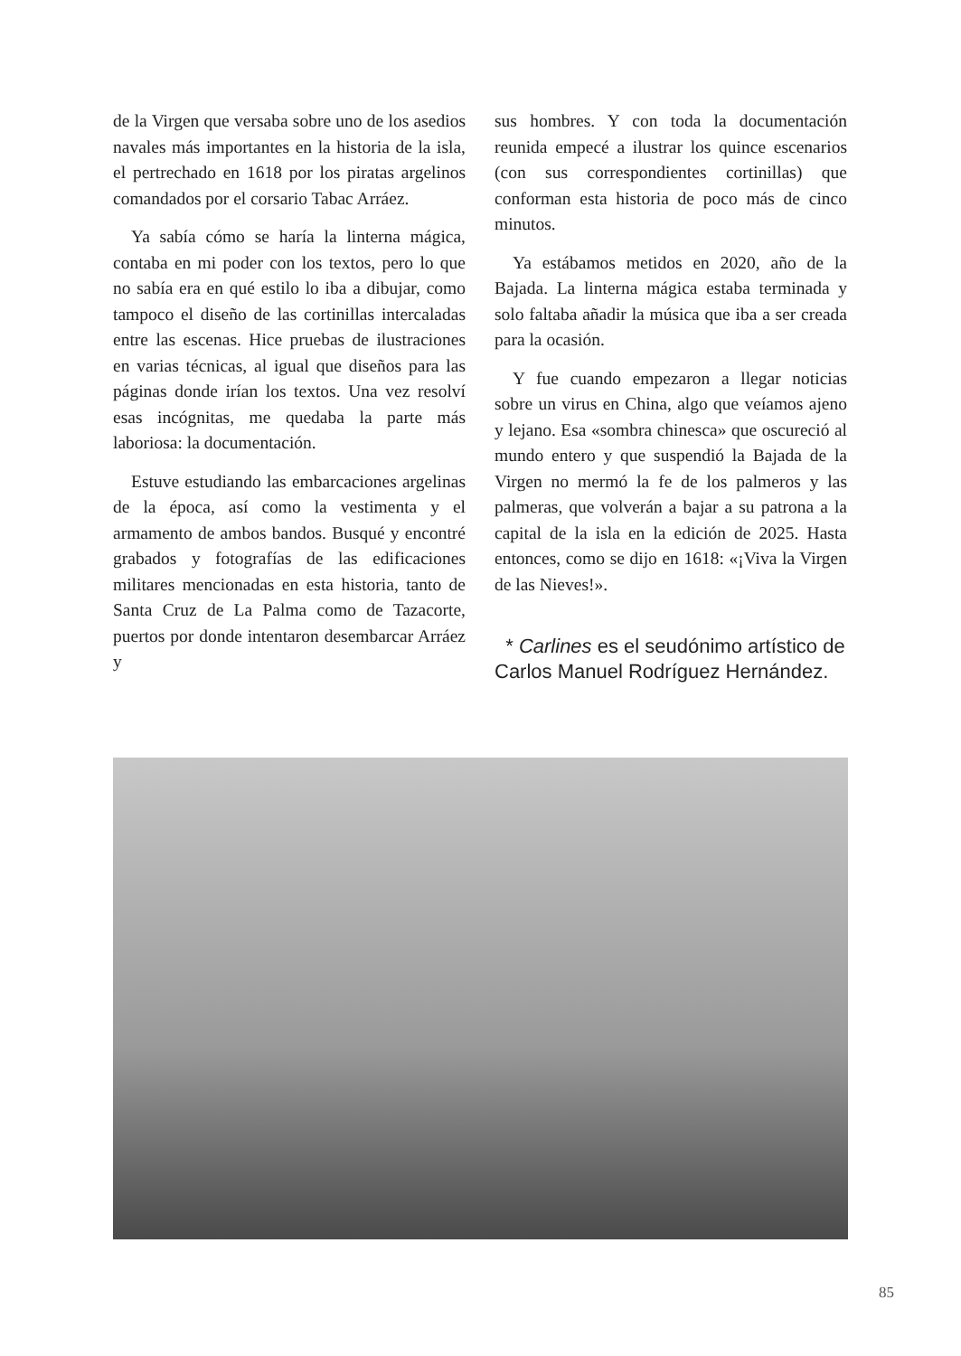de la Virgen que versaba sobre uno de los asedios navales más importantes en la historia de la isla, el pertrechado en 1618 por los piratas argelinos comandados por el corsario Tabac Arráez.
Ya sabía cómo se haría la linterna mágica, contaba en mi poder con los textos, pero lo que no sabía era en qué estilo lo iba a dibujar, como tampoco el diseño de las cortinillas intercaladas entre las escenas. Hice pruebas de ilustraciones en varias técnicas, al igual que diseños para las páginas donde irían los textos. Una vez resolví esas incógnitas, me quedaba la parte más laboriosa: la documentación.
Estuve estudiando las embarcaciones argelinas de la época, así como la vestimenta y el armamento de ambos bandos. Busqué y encontré grabados y fotografías de las edificaciones militares mencionadas en esta historia, tanto de Santa Cruz de La Palma como de Tazacorte, puertos por donde intentaron desembarcar Arráez y
sus hombres. Y con toda la documentación reunida empecé a ilustrar los quince escenarios (con sus correspondientes cortinillas) que conforman esta historia de poco más de cinco minutos.
Ya estábamos metidos en 2020, año de la Bajada. La linterna mágica estaba terminada y solo faltaba añadir la música que iba a ser creada para la ocasión.
Y fue cuando empezaron a llegar noticias sobre un virus en China, algo que veíamos ajeno y lejano. Esa «sombra chinesca» que oscureció al mundo entero y que suspendió la Bajada de la Virgen no mermó la fe de los palmeros y las palmeras, que volverán a bajar a su patrona a la capital de la isla en la edición de 2025. Hasta entonces, como se dijo en 1618: «¡Viva la Virgen de las Nieves!».
* Carlines es el seudónimo artístico de Carlos Manuel Rodríguez Hernández.
85